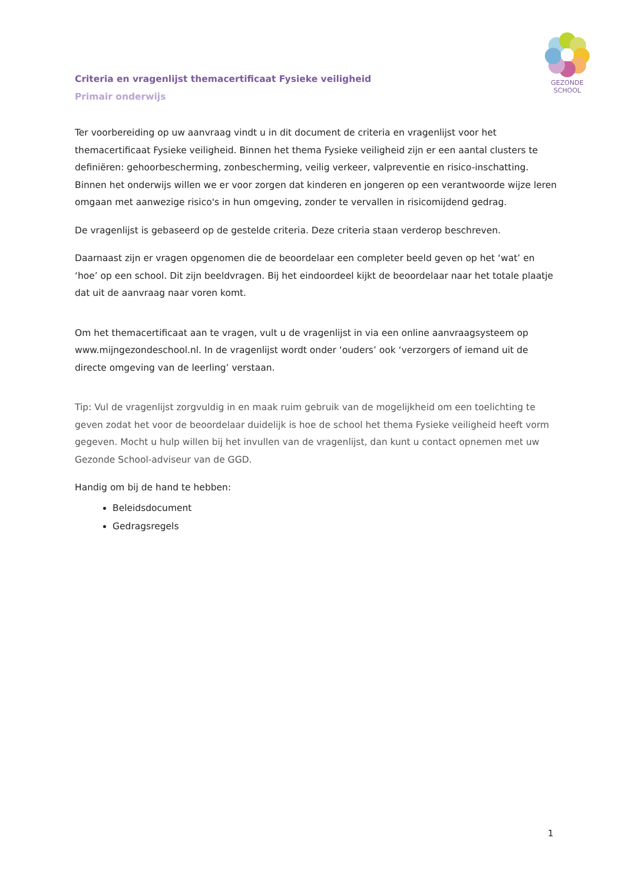GEZONDE
SCHOOL
Criteria en vragenlijst themacertificaat Fysieke veiligheid
Primair onderwijs
Ter voorbereiding op uw aanvraag vindt u in dit document de criteria en vragenlijst voor het themacertificaat Fysieke veiligheid. Binnen het thema Fysieke veiligheid zijn er een aantal clusters te definiëren: gehoorbescherming, zonbescherming, veilig verkeer, valpreventie en risico-inschatting. Binnen het onderwijs willen we er voor zorgen dat kinderen en jongeren op een verantwoorde wijze leren omgaan met aanwezige risico's in hun omgeving, zonder te vervallen in risicomijdend gedrag.
De vragenlijst is gebaseerd op de gestelde criteria. Deze criteria staan verderop beschreven.
Daarnaast zijn er vragen opgenomen die de beoordelaar een completer beeld geven op het ‘wat’ en ‘hoe’ op een school. Dit zijn beeldvragen. Bij het eindoordeel kijkt de beoordelaar naar het totale plaatje dat uit de aanvraag naar voren komt.
Om het themacertificaat aan te vragen, vult u de vragenlijst in via een online aanvraagsysteem op www.mijngezondeschool.nl. In de vragenlijst wordt onder ‘ouders’ ook ‘verzorgers of iemand uit de directe omgeving van de leerling’ verstaan.
Tip: Vul de vragenlijst zorgvuldig in en maak ruim gebruik van de mogelijkheid om een toelichting te geven zodat het voor de beoordelaar duidelijk is hoe de school het thema Fysieke veiligheid heeft vorm gegeven. Mocht u hulp willen bij het invullen van de vragenlijst, dan kunt u contact opnemen met uw Gezonde School-adviseur van de GGD.
Handig om bij de hand te hebben:
Beleidsdocument
Gedragsregels
1